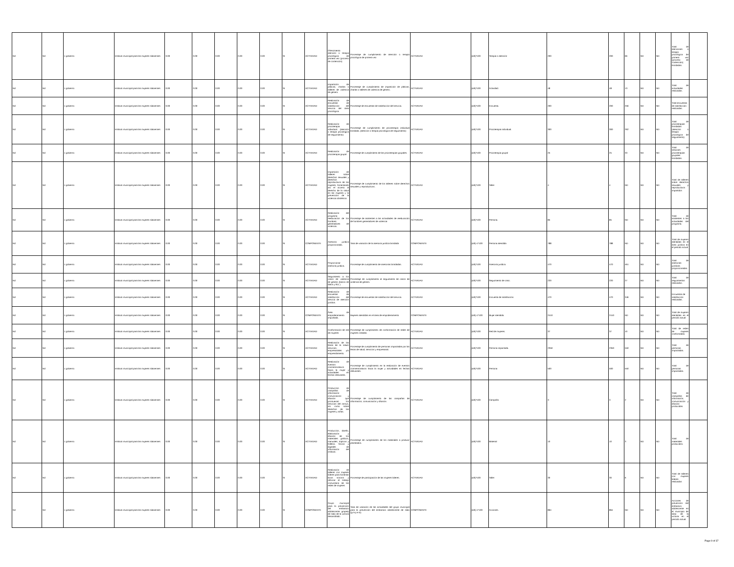| Nd | Nd | 1 gobierno | Instituto municipal para las mujeres silaoenses | 0.00 | 0.00 | 0.00 | 0.00 | 0.00 | SI | ACTIVIDAD | Ofrecimiento atención o terapia psicológica de primera vez (proceso de contención) | Porcentaje de cumplimiento de atención o terapia psicológica de primera vez | ACTIVIDAD | (a/b)*100 | Terapia o atención | 200 | 200 | 66 | ND | ND | Total de atenciones o terapia psicológica de primera vez (proceso de contención) brindadas. | |
| Nd | Nd | 1 gobierno | Instituto municipal para las mujeres silaoenses | 0.00 | 0.00 | 0.00 | 0.00 | 0.00 | SI | ACTIVIDAD | Impartición de pláticas, charlas o talleres de violencia de género. | Porcentaje de cumplimiento de impartición de pláticas, charlas o talleres de violencia de género. | ACTIVIDAD | (a/b)*100 | Actividad. | 48 | 48 | 13 | ND | ND | Total de actividades realizadas. | |
| Nd | Nd | 1 gobierno | Instituto municipal para las mujeres silaoenses | 0.00 | 0.00 | 0.00 | 0.00 | 0.00 | SI | ACTIVIDAD | Realización de encuestas de satisfacción del servicio del área psicológica. | Porcentaje de encuestas de satisfacción del servicio. | ACTIVIDAD | (a/b)*100 | Encuesta. | 200 | 200 | 256 | ND | ND | Total encuestas de satisfacción realizadas. | |
| Nd | Nd | 1 gobierno | Instituto municipal para las mujeres silaoenses | 0.00 | 0.00 | 0.00 | 0.00 | 0.00 | SI | ACTIVIDAD | Realización de psicoterapia individual. (atención o terapia psicológica de seguimiento) | Porcentaje de cumplimiento de psicoterapia individual brindada. (atención o terapia psicológica de seguimiento) | ACTIVIDAD | (a/b)*100 | Psicoterapia individual. | 300 | 300 | 262 | ND | ND | Total de psicoterapias brindadas (atención o terapia psicológica de seguimiento) | |
| Nd | Nd | 1 gobierno | Instituto municipal para las mujeres silaoenses | 0.00 | 0.00 | 0.00 | 0.00 | 0.00 | SI | ACTIVIDAD | Realización de psicoterapia grupal | Porcentaje de cumplimiento de las psicoterapias grupales. | ACTIVIDAD | (a/b)*100 | Psicoterapia grupal | 25 | 25 | 33 | ND | ND | Total de sesiones psicoterapias grupales brindadas. | |
| Nd | Nd | 1 gobierno | Instituto municipal para las mujeres silaoenses | 0.00 | 0.00 | 0.00 | 0.00 | 0.00 | SI | ACTIVIDAD | Impartición de talleres sobre derechos sexuales y derechos reproductivos de las mujeres, fomentando así el acceso al derecho de la salud en las mujeres y la prevención de la violencia obstétrica | Porcentaje de cumplimiento de los talleres sobre derechos sexuales y reproductivos. | ACTIVIDAD | (a/b)*100 | Taller | 4 | 4 | ND | ND | ND | Total de talleres sobre derechos sexuales y reproductivos impartidos | |
| Nd | Nd | 1 gobierno | Instituto municipal para las mujeres silaoenses | 0.00 | 0.00 | 0.00 | 0.00 | 0.00 | SI | ACTIVIDAD | Realización del programa reeducación de los hombres generadores de violencia. | Porcentaje de asistentes a las actividades de reeducación de hombres generadores de violencia | ACTIVIDAD | (a/b)*100 | Persona. | 85 | 85 | ND | ND | ND | Total de asistentes a las actividades del programa. | |
| Nd | Nd | 1 gobierno | Instituto municipal para las mujeres silaoenses | 0.00 | 0.00 | 0.00 | 0.00 | 0.00 | SI | COMPONENTE | Asesoría jurídica proporcionada. | Tasa de variación de la asesoría jurídica brindada | COMPONENTE | (a/b)-1*100 | Persona atendida | 788 | 788 | ND | ND | ND | Total de mujeres atendidas en el área jurídica en el periodo actual | |
| Nd | Nd | 1 gobierno | Instituto municipal para las mujeres silaoenses | 0.00 | 0.00 | 0.00 | 0.00 | 0.00 | SI | ACTIVIDAD | Proporcionar asesoría jurídica. | Porcentaje de cumplimiento de asesorías brindadas. | ACTIVIDAD | (a/b)*100 | Asesoría jurídica. | 470 | 470 | 461 | ND | ND | Total de asesorías jurídicas proporcionadas. | |
| Nd | Nd | 1 gobierno | Instituto municipal para las mujeres silaoenses | 0.00 | 0.00 | 0.00 | 0.00 | 0.00 | SI | ACTIVIDAD | Seguimiento a los casos de violencia de género (banco de datos y 911 ) | Porcentaje de cumplimiento al seguimiento de casos de violencia de género. | ACTIVIDAD | (a/b)*100 | Seguimiento de caso. | 220 | 220 | 27 | ND | ND | Total de seguimientos realizados. | |
| Nd | Nd | 1 gobierno | Instituto municipal para las mujeres silaoenses | 0.00 | 0.00 | 0.00 | 0.00 | 0.00 | SI | ACTIVIDAD | Realización de encuestas de satisfacción del servicio de atención jurídica. | Porcentaje de encuestas de satisfacción del servicio. | ACTIVIDAD | (a/b)*100 | Encuesta de satisfacción. | 470 | 470 | 346 | ND | ND | Encuestas de satisfacción realizadas. | |
| Nd | Nd | 1 gobierno | Instituto municipal para las mujeres silaoenses | 0.00 | 0.00 | 0.00 | 0.00 | 0.00 | SI | COMPONENTE | Área de empoderamiento impulsada. | Mujeres atendidas en el área de empoderamiento | COMPONENTE | (a/b)-1*100 | Mujer atendida. | 2410 | 2410 | ND | ND | ND | Total de mujeres atendidas en el periodo actual | |
| Nd | Nd | 1 gobierno | Instituto municipal para las mujeres silaoenses | 0.00 | 0.00 | 0.00 | 0.00 | 0.00 | SI | ACTIVIDAD | Conformación de red de mujeres | Porcentaje de cumplimiento de conformación de redes de mujeres creadas. | ACTIVIDAD | (a/b)*100 | Red de mujeres. | 37 | 37 | 10 | ND | ND | Total de redes de mujeres conformadas. | |
| Nd | Nd | 1 gobierno | Instituto municipal para las mujeres silaoenses | 0.00 | 0.00 | 0.00 | 0.00 | 0.00 | SI | ACTIVIDAD | Realización de las ferias de la salud, servicios, empresariales y/o emprendimiento. | Porcentaje de cumplimiento de personas impactadas por las ferias de salud, servicios y empresarial. | ACTIVIDAD | (a/b)*100 | Persona impactada. | 2350 | 2350 | 550 | ND | ND | Total de personas impactadas. | |
| Nd | Nd | 1 gobierno | Instituto municipal para las mujeres silaoenses | 0.00 | 0.00 | 0.00 | 0.00 | 0.00 | SI | ACTIVIDAD | Realización de eventos conmemorativos hacia la mujer y actividades en fechas relevantes. | Porcentaje de cumplimiento en la realización de eventos conmemorativos hacia la mujer y actividades en fechas relevantes. | ACTIVIDAD | (a/b)*100 | Persona | 500 | 500 | 550 | ND | ND | Total de personas impactadas. | |
| Nd | Nd | 1 gobierno | Instituto municipal para las mujeres silaoenses | 0.00 | 0.00 | 0.00 | 0.00 | 0.00 | SI | ACTIVIDAD | Producción de campañas de información comunicación y difusión que promuevan los servicios del immus, así como sobre derechos de las mujeres y niñas. | Porcentaje de cumplimiento de las campañas de información, comunicación y difusión. | ACTIVIDAD | (a/b)*100 | Campaña | 3 | 3 | 2 | ND | ND | Total de campañas de información, comunicación y difusión producidas. | |
| Nd | Nd | 1 gobierno | Instituto municipal para las mujeres silaoenses | 0.00 | 0.00 | 0.00 | 0.00 | 0.00 | SI | ACTIVIDAD | Producción, diseño, elaboración y difusión de los materiales gráficos, manuales, trípticos y folletos, físicos y digitales de información del instituto. | Porcentaje de cumplimiento de los materiales a producir planteados. | ACTIVIDAD | (a/b)*100 | Material | 10 | 10 | 3 | ND | ND | Total de materiales producidos. | |
| Nd | Nd | 1 gobierno | Instituto municipal para las mujeres silaoenses | 0.00 | 0.00 | 0.00 | 0.00 | 0.00 | SI | ACTIVIDAD | Realización de talleres con mujeres líderes para fomentar lazos sororos y reforzar el trabajo comunitario de las redes de mujeres | Porcentaje de participación de las mujeres líderes. | ACTIVIDAD | (a/b)*100 | Taller | 30 | 30 | 6 | ND | ND | Total de talleres con mujeres líderes realizados | |
| Nd | Nd | 1 gobierno | Instituto municipal para las mujeres silaoenses | 0.00 | 0.00 | 0.00 | 0.00 | 0.00 | SI | COMPONENTE | Grupo municipal para la prevención del embarazo adolescente gmpea) de silao de la victoria desarrollado. | Tasa de variación de las actividades del grupo municipal para la prevención del embarazo adolescente de silao (g.m.p.e.a). | COMPONENTE | (a/b)-1*100 | Acciones. | 864 | 864 | ND | ND | ND | Acciones de prevención del embarazo adolescente en el municipio de silao de la victoria en el periodo actual. | |
Page 9 of 37